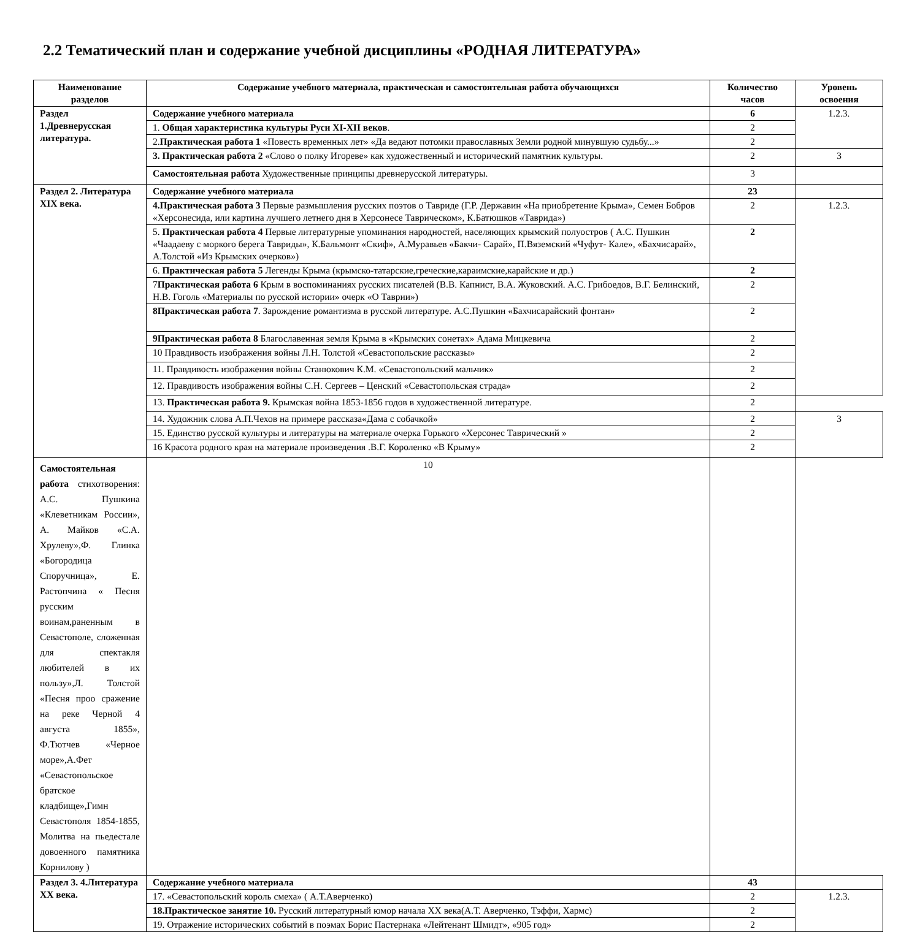2.2 Тематический план и содержание учебной дисциплины «РОДНАЯ ЛИТЕРАТУРА»
| Наименование разделов | Содержание учебного материала, практическая и самостоятельная работа обучающихся | Количество часов | Уровень освоения |
| --- | --- | --- | --- |
| Раздел 1.Древнерусская литература. | Содержание учебного материала | 6 | 1.2.3. |
| | 1. Общая характеристика культуры Руси XI-XII веков . | 2 | |
| | 2. Практическая работа 1 «Повесть временных лет» «Да ведают потомки православных Земли родной минувшую судьбу...» | 2 | |
| | 3. Практическая работа 2 «Слово о полку Игореве» как художественный и исторический памятник культуры. | 2 | 3 |
| | Самостоятельная работа Художественные принципы древнерусской литературы. | 3 | |
| Раздел 2. Литература XIX века. | Содержание учебного материала | 23 | |
| | 4.Практическая работа 3 Первые размышления русских поэтов о Тавриде (Г.Р. Державин «На приобретение Крыма», Семен Бобров «Херсонесида, или картина лучшего летнего дня в Херсонесе Таврическом», К.Батюшков «Таврида») | 2 | 1.2.3. |
| | 5. Практическая работа 4 Первые литературные упоминания народностей, населяющих крымский полуостров ( А.С. Пушкин «Чаадаеву с моркого берега Тавриды», К.Бальмонт «Скиф», А.Муравьев «Бакчи- Сарай», П.Вяземский «Чуфут- Кале», «Бахчисарай», А.Толстой «Из Крымских очерков») | 2 | |
| | 6. Практическая работа 5 Легенды Крыма (крымско-татарские,греческие,караимские,карайские и др.) | 2 | |
| | 7 Практическая работа 6 Крым в воспоминаниях русских писателей (В.В. Капнист, В.А. Жуковский. А.С. Грибоедов, В.Г. Белинский, Н.В. Гоголь «Материалы по русской истории» очерк «О Таврии») | 2 | |
| | 8Практическая работа 7 . Зарождение романтизма в русской литературе. А.С.Пушкин «Бахчисарайский фонтан» | 2 | |
| | 9Практическая работа 8 Благославенная земля Крыма в «Крымских сонетах» Адама Мицкевича | 2 | |
| | 10 Правдивость изображения войны Л.Н. Толстой «Севастопольские рассказы» | 2 | |
| | 11. Правдивость изображения войны Станюкович К.М. «Севастопольский мальчик» | 2 | |
| | 12. Правдивость изображения войны С.Н. Сергеев – Ценский «Севастопольская страда» | 2 | |
| | 13. Практическая работа 9. Крымская война 1853-1856 годов в художественной литературе. | 2 | |
| | 14. Художник слова А.П.Чехов на примере рассказа«Дама с собачкой» | 2 | 3 |
| | 15. Единство русской культуры и литературы на материале очерка Горького «Херсонес Таврический » | 2 | |
| | 16 Красота родного края на материале произведения .В.Г. Короленко «В Крыму» | 2 | |
| Самостоятельная работа стихотворения: А.С. Пушкина «Клеветникам России», А. Майков «С.А. Хрулеву»,Ф. Глинка «Богородица Споручница», Е. Растопчина « Песня русским воинам,раненным в Севастополе, сложенная для спектакля любителей в их пользу»,Л. Толстой «Песня проо сражение на реке Черной 4 августа 1855», Ф.Тютчев «Черное море»,А.Фет «Севастопольское братское кладбище»,Гимн Севастополя 1854-1855, Молитва на пьедестале довоенного памятника Корнилову ) | 10 | | |
| Раздел 3. 4.Литература XX века. | Содержание учебного материала | 43 | |
| | 17. «Севастопольский король смеха» ( А.Т.Аверченко) | 2 | 1.2.3. |
| | 18.Практическое занятие 10. Русский литературный юмор начала XX века(А.Т. Аверченко, Тэффи, Хармс) | 2 | |
| | 19. Отражение исторических событий в поэмах Борис Пастернака «Лейтенант Шмидт», «905 год» | 2 | |